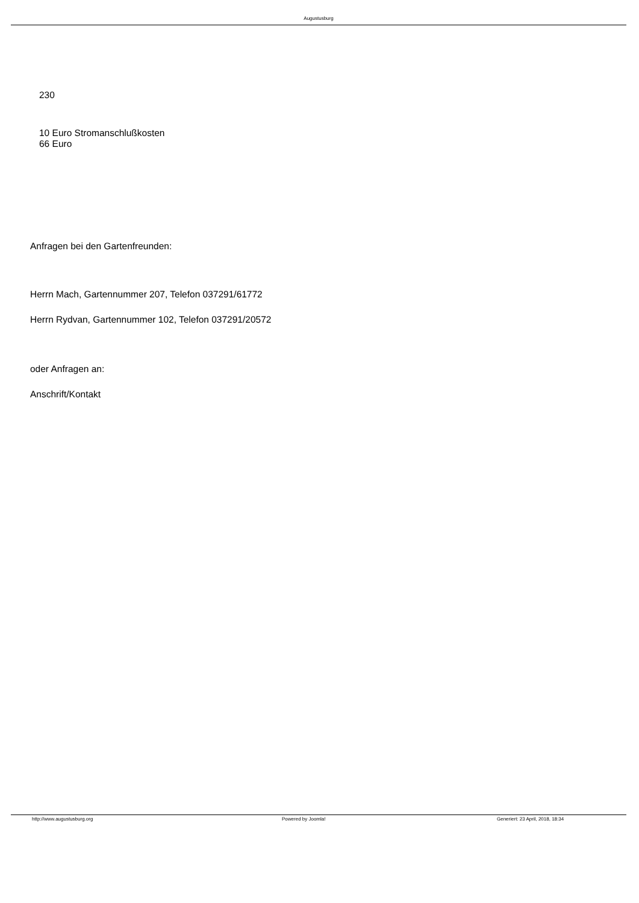Augustusburg
230
10 Euro Stromanschlußkosten
66 Euro
Anfragen bei den Gartenfreunden:
Herrn Mach, Gartennummer 207, Telefon 037291/61772
Herrn Rydvan, Gartennummer 102, Telefon 037291/20572
oder Anfragen an:
Anschrift/Kontakt
http://www.augustusburg.org Powered by Joomla! Generiert: 23 April, 2018, 18:34